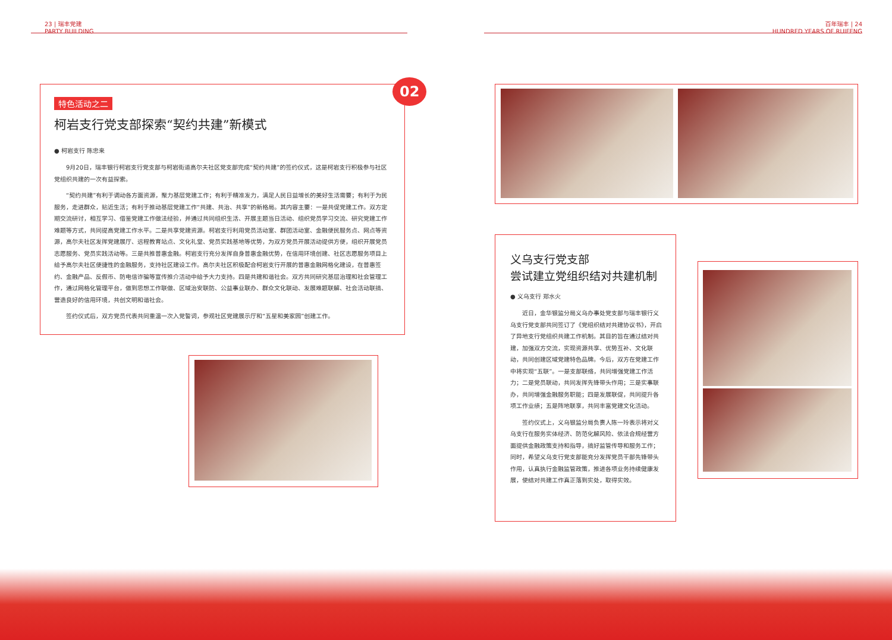23 | 瑞丰党建
PARTY BUILDING
百年瑞丰 | 24
HUNDRED YEARS OF RUIFENG
02
特色活动之二
柯岩支行党支部探索“契约共建”新模式
● 柯岩支行 陈忠来
9月20日，瑞丰银行柯岩支行党支部与柯岩街道高尔夫社区党支部完成“契约共建”的签约仪式，这是柯岩支行积极参与社区党组织共建的一次有益探索。
“契约共建”有利于调动各方面资源，聚力基层党建工作；有利于精准发力，满足人民日益增长的美好生活需要；有利于为民服务，走进群众，贴近生活；有利于推动基层党建工作“共建、共治、共享”的新格局。其内容主要：一是共促党建工作。双方定期交流研讨，相互学习、借鉴党建工作做法经验，并通过共同组织生活、开展主题当日活动、组织党员学习交流、研究党建工作难题等方式，共同提高党建工作水平。二是共享党建资源。柯岩支行利用党员活动室、群团活动室、金融便民服务点、网点等资源，高尔夫社区发挥党建展厅、远程教育站点、文化礼堂、党员实践基地等优势，为双方党员开展活动提供方便，组织开展党员志愿服务、党员实践活动等。三是共推普惠金融。柯岩支行充分发挥自身普惠金融优势，在信用环境创建、社区志愿服务项目上给予高尔夫社区便捷性的金融服务，支持社区建设工作。高尔夫社区积极配合柯岩支行开展的普惠金融网格化建设，在普惠签约、金融产品、反假币、防电信诈骗等宣传推介活动中给予大力支持。四是共建和谐社会。双方共同研究基层治理和社会管理工作，通过网格化管理平台，做到思想工作联做、区域治安联防、公益事业联办、群众文化联动、发展难题联解、社会活动联搞、营造良好的信用环境，共创文明和谐社会。
签约仪式后，双方党员代表共同重温一次入党誓词，参观社区党建展示厅和“五星和美家园”创建工作。
义乌支行党支部
尝试建立党组织结对共建机制
● 义乌支行 郑水火
近日，金华银监分局义乌办事处党支部与瑞丰银行义乌支行党支部共同签订了《党组织结对共建协议书》，开启了异地支行党组织共建工作机制。其目的旨在通过结对共建，加强双方交流，实现资源共享、优势互补、文化联动，共同创建区域党建特色品牌。今后，双方在党建工作中将实现“五联”。一是支部联络，共同增强党建工作活力；二是党员联动，共同发挥先锋带头作用；三是实事联办，共同增强金融服务职能；四是发展联促，共同提升各项工作业绩；五是阵地联享，共同丰富党建文化活动。
签约仪式上，义乌银监分局负责人陈一玲表示将对义乌支行在服务实体经济、防范化解风险、依法合规经营方面提供金融政策支持和指导，搞好监管传导和服务工作；同时，希望义乌支行党支部能充分发挥党员干部先锋带头作用，认真执行金融监管政策，推进各项业务持续健康发展，使结对共建工作真正落到实处，取得实效。